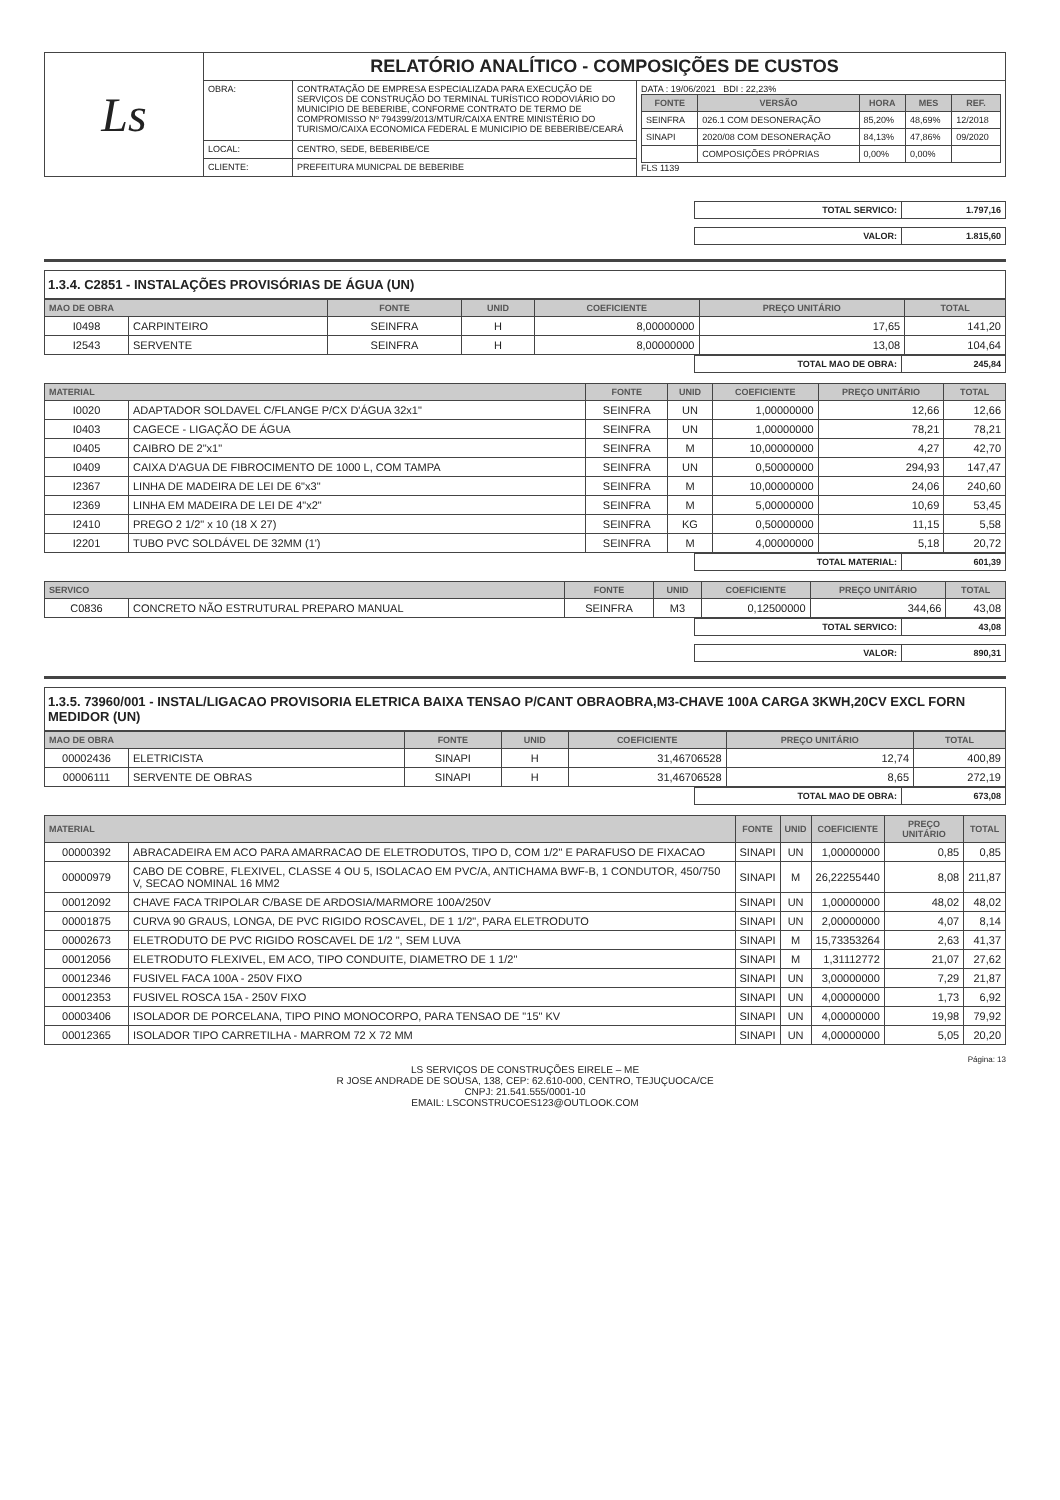| Ls | RELATÓRIO ANALÍTICO - COMPOSIÇÕES DE CUSTOS | | |
| | OBRA: | CONTRATAÇÃO DE EMPRESA ESPECIALIZADA PARA EXECUÇÃO DE SERVIÇOS DE CONSTRUÇÃO DO TERMINAL TURÍSTICO RODOVIÁRIO DO MUNICIPIO DE BEBERIBE, CONFORME CONTRATO DE TERMO DE COMPROMISSO Nº 794399/2013/MTUR/CAIXA ENTRE MINISTÉRIO DO TURISMO/CAIXA ECONOMICA FEDERAL E MUNICIPIO DE BEBERIBE/CEARÁ | DATA : 19/06/2021 BDI : 22,23% / FONTE / VERSÃO / HORA / MES / REF. / / --- / --- / --- / --- / --- / / SEINFRA / 026.1 COM DESONERAÇÃO / 85,20% / 48,69% / 12/2018 / / SINAPI / 2020/08 COM DESONERAÇÃO / 84,13% / 47,86% / 09/2020 / / / COMPOSIÇÕES PRÓPRIAS / 0,00% / 0,00% / / FLS 1139 |
| | LOCAL: | CENTRO, SEDE, BEBERIBE/CE | |
| | CLIENTE: | PREFEITURA MUNICPAL DE BEBERIBE | |
| TOTAL SERVICO: | 1.797,16 |
| VALOR: | 1.815,60 |
1.3.4. C2851 - INSTALAÇÕES PROVISÓRIAS DE ÁGUA (UN)
| MAO DE OBRA | | FONTE | UNID | COEFICIENTE | PREÇO UNITÁRIO | TOTAL |
| --- | --- | --- | --- | --- | --- | --- |
| I0498 | CARPINTEIRO | SEINFRA | H | 8,00000000 | 17,65 | 141,20 |
| I2543 | SERVENTE | SEINFRA | H | 8,00000000 | 13,08 | 104,64 |
| TOTAL MAO DE OBRA: | 245,84 |
| MATERIAL | | FONTE | UNID | COEFICIENTE | PREÇO UNITÁRIO | TOTAL |
| --- | --- | --- | --- | --- | --- | --- |
| I0020 | ADAPTADOR SOLDAVEL C/FLANGE P/CX D'ÁGUA 32x1" | SEINFRA | UN | 1,00000000 | 12,66 | 12,66 |
| I0403 | CAGECE - LIGAÇÃO DE ÁGUA | SEINFRA | UN | 1,00000000 | 78,21 | 78,21 |
| I0405 | CAIBRO DE 2"x1" | SEINFRA | M | 10,00000000 | 4,27 | 42,70 |
| I0409 | CAIXA D'AGUA DE FIBROCIMENTO DE 1000 L, COM TAMPA | SEINFRA | UN | 0,50000000 | 294,93 | 147,47 |
| I2367 | LINHA DE MADEIRA DE LEI DE 6"x3" | SEINFRA | M | 10,00000000 | 24,06 | 240,60 |
| I2369 | LINHA EM MADEIRA DE LEI DE 4"x2" | SEINFRA | M | 5,00000000 | 10,69 | 53,45 |
| I2410 | PREGO 2 1/2" x 10 (18 X 27) | SEINFRA | KG | 0,50000000 | 11,15 | 5,58 |
| I2201 | TUBO PVC SOLDÁVEL DE 32MM (1') | SEINFRA | M | 4,00000000 | 5,18 | 20,72 |
| TOTAL MATERIAL: | 601,39 |
| SERVICO | | FONTE | UNID | COEFICIENTE | PREÇO UNITÁRIO | TOTAL |
| --- | --- | --- | --- | --- | --- | --- |
| C0836 | CONCRETO NÃO ESTRUTURAL PREPARO MANUAL | SEINFRA | M3 | 0,12500000 | 344,66 | 43,08 |
| TOTAL SERVICO: | 43,08 |
| VALOR: | 890,31 |
1.3.5. 73960/001 - INSTAL/LIGACAO PROVISORIA ELETRICA BAIXA TENSAO P/CANT OBRAOBRA,M3-CHAVE 100A CARGA 3KWH,20CV EXCL FORN MEDIDOR (UN)
| MAO DE OBRA | | FONTE | UNID | COEFICIENTE | PREÇO UNITÁRIO | TOTAL |
| --- | --- | --- | --- | --- | --- | --- |
| 00002436 | ELETRICISTA | SINAPI | H | 31,46706528 | 12,74 | 400,89 |
| 00006111 | SERVENTE DE OBRAS | SINAPI | H | 31,46706528 | 8,65 | 272,19 |
| TOTAL MAO DE OBRA: | 673,08 |
| MATERIAL | | FONTE | UNID | COEFICIENTE | PREÇO UNITÁRIO | TOTAL |
| --- | --- | --- | --- | --- | --- | --- |
| 00000392 | ABRACADEIRA EM ACO PARA AMARRACAO DE ELETRODUTOS, TIPO D, COM 1/2" E PARAFUSO DE FIXACAO | SINAPI | UN | 1,00000000 | 0,85 | 0,85 |
| 00000979 | CABO DE COBRE, FLEXIVEL, CLASSE 4 OU 5, ISOLACAO EM PVC/A, ANTICHAMA BWF-B, 1 CONDUTOR, 450/750 V, SECAO NOMINAL 16 MM2 | SINAPI | M | 26,22255440 | 8,08 | 211,87 |
| 00012092 | CHAVE FACA TRIPOLAR C/BASE DE ARDOSIA/MARMORE 100A/250V | SINAPI | UN | 1,00000000 | 48,02 | 48,02 |
| 00001875 | CURVA 90 GRAUS, LONGA, DE PVC RIGIDO ROSCAVEL, DE 1 1/2", PARA ELETRODUTO | SINAPI | UN | 2,00000000 | 4,07 | 8,14 |
| 00002673 | ELETRODUTO DE PVC RIGIDO ROSCAVEL DE 1/2 ", SEM LUVA | SINAPI | M | 15,73353264 | 2,63 | 41,37 |
| 00012056 | ELETRODUTO FLEXIVEL, EM ACO, TIPO CONDUITE, DIAMETRO DE 1 1/2" | SINAPI | M | 1,31112772 | 21,07 | 27,62 |
| 00012346 | FUSIVEL FACA 100A - 250V FIXO | SINAPI | UN | 3,00000000 | 7,29 | 21,87 |
| 00012353 | FUSIVEL ROSCA 15A - 250V FIXO | SINAPI | UN | 4,00000000 | 1,73 | 6,92 |
| 00003406 | ISOLADOR DE PORCELANA, TIPO PINO MONOCORPO, PARA TENSAO DE "15" KV | SINAPI | UN | 4,00000000 | 19,98 | 79,92 |
| 00012365 | ISOLADOR TIPO CARRETILHA - MARROM 72 X 72 MM | SINAPI | UN | 4,00000000 | 5,05 | 20,20 |
Página: 13
LS SERVIÇOS DE CONSTRUÇÕES EIRELE – ME
R JOSE ANDRADE DE SOUSA, 138, CEP: 62.610-000, CENTRO, TEJUÇUOCA/CE
CNPJ: 21.541.555/0001-10
EMAIL: LSCONSTRUCOES123@OUTLOOK.COM